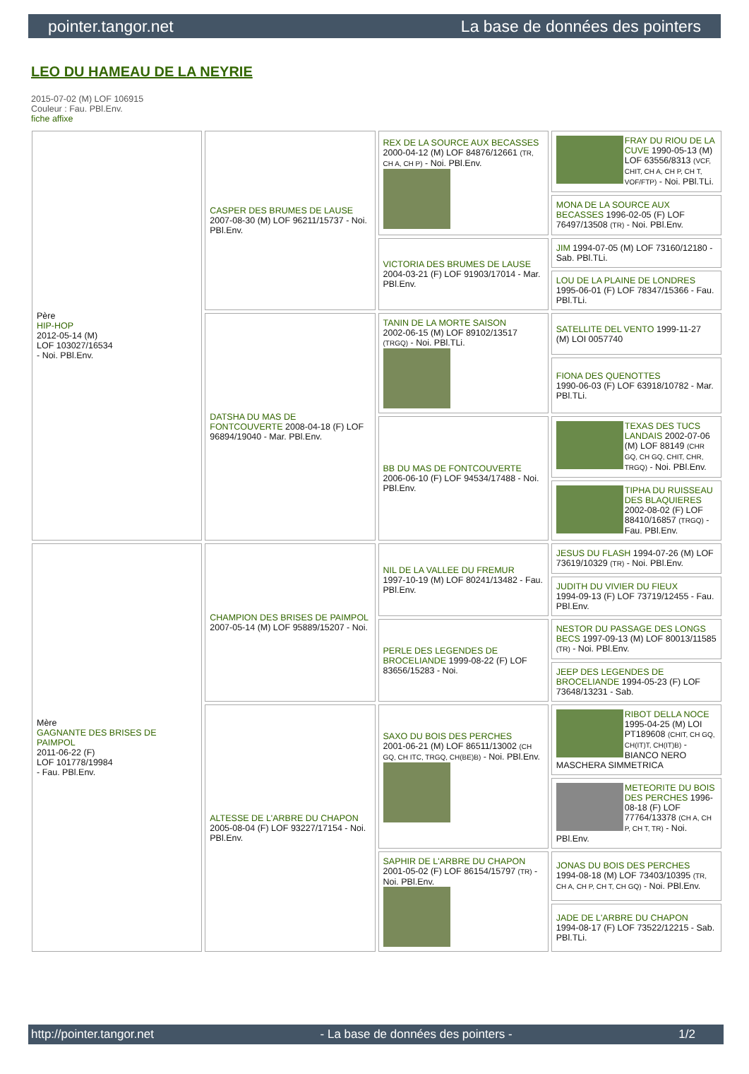pointer.tangor.net La base de données des pointers
LEO DU HAMEAU DE LA NEYRIE
2015-07-02 (M) LOF 106915
Couleur : Fau. PBl.Env.
fiche affixe
| Père HIP-HOP 2012-05-14 (M) LOF 103027/16534 - Noi. PBl.Env. | CASPER DES BRUMES DE LAUSE 2007-08-30 (M) LOF 96211/15737 - Noi. PBl.Env. | REX DE LA SOURCE AUX BECASSES 2000-04-12 (M) LOF 84876/12661 (TR, CH A, CH P) - Noi. PBl.Env. | FRAY DU RIOU DE LA CUVE 1990-05-13 (M) LOF 63556/8313 (VCF, CHIT, CH A, CH P, CH T, VOF/FTP) - Noi. PBl.TLi. |
| | | | MONA DE LA SOURCE AUX BECASSES 1996-02-05 (F) LOF 76497/13508 (TR) - Noi. PBl.Env. |
| | | VICTORIA DES BRUMES DE LAUSE 2004-03-21 (F) LOF 91903/17014 - Mar. PBl.Env. | JIM 1994-07-05 (M) LOF 73160/12180 - Sab. PBl.TLi. |
| | | | LOU DE LA PLAINE DE LONDRES 1995-06-01 (F) LOF 78347/15366 - Fau. PBl.TLi. |
| | DATSHA DU MAS DE FONTCOUVERTE 2008-04-18 (F) LOF 96894/19040 - Mar. PBl.Env. | TANIN DE LA MORTE SAISON 2002-06-15 (M) LOF 89102/13517 (TRGQ) - Noi. PBl.TLi. | SATELLITE DEL VENTO 1999-11-27 (M) LOI 0057740 |
| | | | FIONA DES QUENOTTES 1990-06-03 (F) LOF 63918/10782 - Mar. PBl.TLi. |
| | | BB DU MAS DE FONTCOUVERTE 2006-06-10 (F) LOF 94534/17488 - Noi. PBl.Env. | TEXAS DES TUCS LANDAIS 2002-07-06 (M) LOF 88149 (CHR GQ, CH GQ, CHIT, CHR, TRGQ) - Noi. PBl.Env. |
| | | | TIPHA DU RUISSEAU DES BLAQUIERES 2002-08-02 (F) LOF 88410/16857 (TRGQ) - Fau. PBl.Env. |
| Mère GAGNANTE DES BRISES DE PAIMPOL 2011-06-22 (F) LOF 101778/19984 - Fau. PBl.Env. | CHAMPION DES BRISES DE PAIMPOL 2007-05-14 (M) LOF 95889/15207 - Noi. | NIL DE LA VALLEE DU FREMUR 1997-10-19 (M) LOF 80241/13482 - Fau. PBl.Env. | JESUS DU FLASH 1994-07-26 (M) LOF 73619/10329 (TR) - Noi. PBl.Env. |
| | | | JUDITH DU VIVIER DU FIEUX 1994-09-13 (F) LOF 73719/12455 - Fau. PBl.Env. |
| | | PERLE DES LEGENDES DE BROCELIANDE 1999-08-22 (F) LOF 83656/15283 - Noi. | NESTOR DU PASSAGE DES LONGS BECS 1997-09-13 (M) LOF 80013/11585 (TR) - Noi. PBl.Env. |
| | | | JEEP DES LEGENDES DE BROCELIANDE 1994-05-23 (F) LOF 73648/13231 - Sab. |
| | ALTESSE DE L'ARBRE DU CHAPON 2005-08-04 (F) LOF 93227/17154 - Noi. PBl.Env. | SAXO DU BOIS DES PERCHES 2001-06-21 (M) LOF 86511/13002 (CH GQ, CH ITC, TRGQ, CH(BE)B) - Noi. PBl.Env. | RIBOT DELLA NOCE 1995-04-25 (M) LOI PT189608 (CHIT, CH GQ, CH(IT)T, CH(IT)B) - BIANCO NERO MASCHERA SIMMETRICA |
| | | | METEORITE DU BOIS DES PERCHES 1996-08-18 (F) LOF 77764/13378 (CH A, CH P, CH T, TR) - Noi. PBl.Env. |
| | | SAPHIR DE L'ARBRE DU CHAPON 2001-05-02 (F) LOF 86154/15797 (TR) - Noi. PBl.Env. | JONAS DU BOIS DES PERCHES 1994-08-18 (M) LOF 73403/10395 (TR, CH A, CH P, CH T, CH GQ) - Noi. PBl.Env. |
| | | | JADE DE L'ARBRE DU CHAPON 1994-08-17 (F) LOF 73522/12215 - Sab. PBl.TLi. |
http://pointer.tangor.net - La base de données des pointers - 1/2